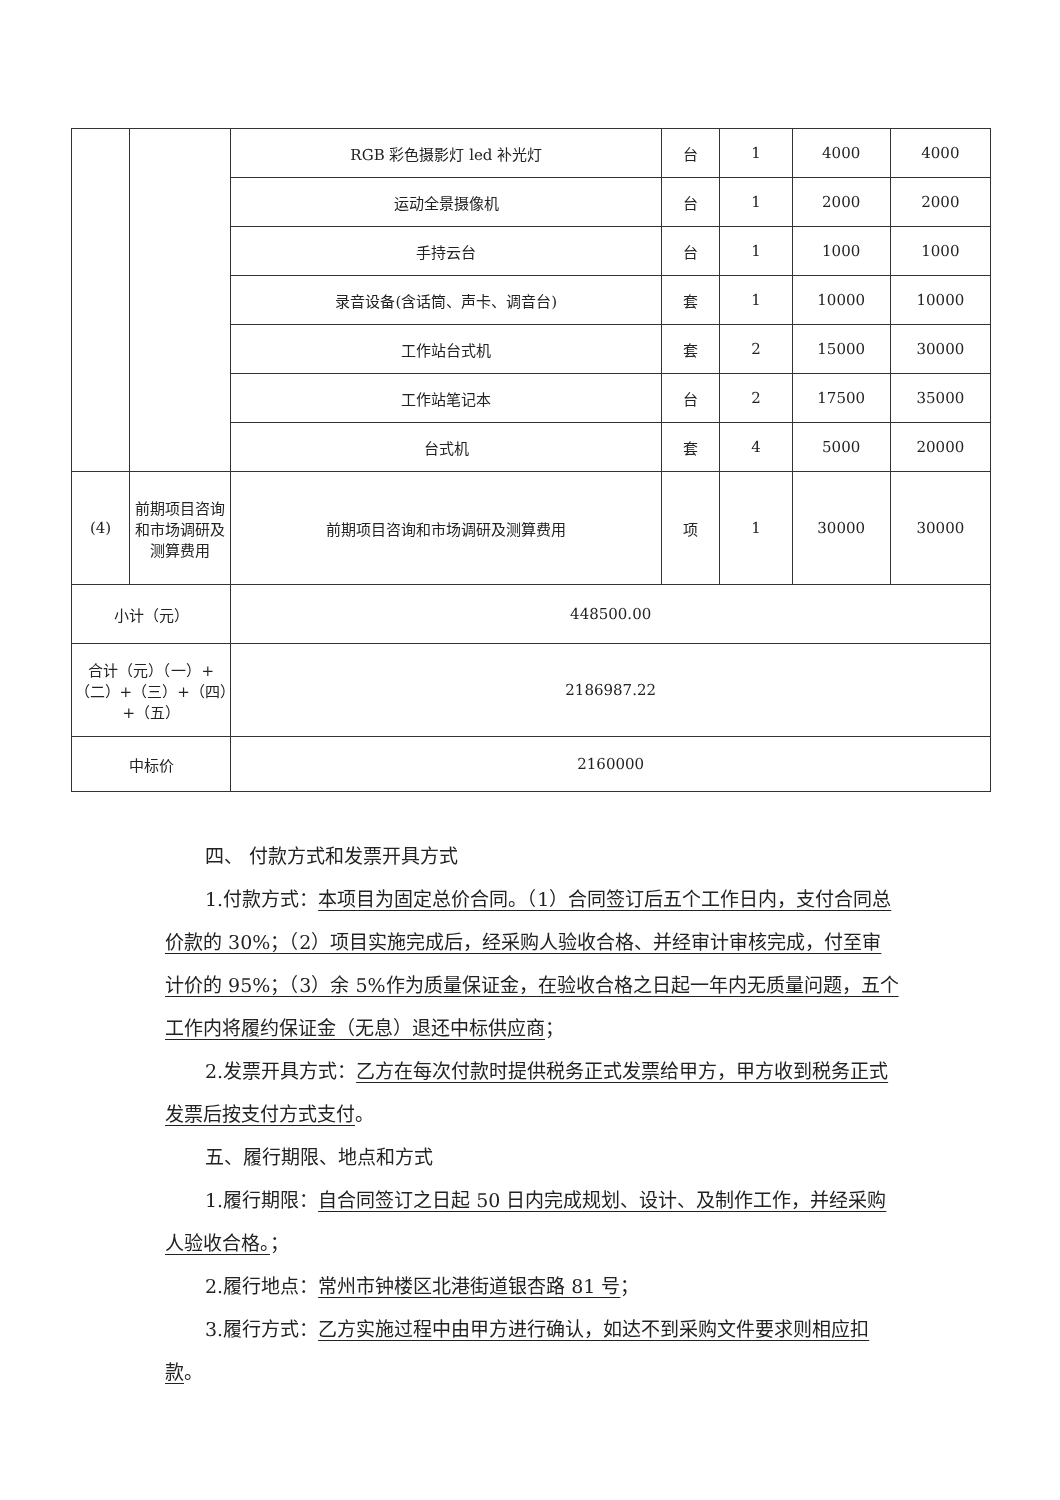| | | RGB 彩色摄影灯 led 补光灯 | 台 | 1 | 4000 | 4000 |
| | | 运动全景摄像机 | 台 | 1 | 2000 | 2000 |
| | | 手持云台 | 台 | 1 | 1000 | 1000 |
| | | 录音设备(含话筒、声卡、调音台) | 套 | 1 | 10000 | 10000 |
| | | 工作站台式机 | 套 | 2 | 15000 | 30000 |
| | | 工作站笔记本 | 台 | 2 | 17500 | 35000 |
| | | 台式机 | 套 | 4 | 5000 | 20000 |
| (4) | 前期项目咨询和市场调研及测算费用 | 前期项目咨询和市场调研及测算费用 | 项 | 1 | 30000 | 30000 |
| 小计（元） | | 448500.00 | | | | |
| 合计（元）（一）+（二）+（三）+（四）+（五） | | 2186987.22 | | | | |
| 中标价 | | 2160000 | | | | |
四、 付款方式和发票开具方式
1.付款方式：本项目为固定总价合同。（1）合同签订后五个工作日内，支付合同总价款的 30%；（2）项目实施完成后，经采购人验收合格、并经审计审核完成，付至审计价的 95%；（3）余 5%作为质量保证金，在验收合格之日起一年内无质量问题，五个工作内将履约保证金（无息）退还中标供应商；
2.发票开具方式：乙方在每次付款时提供税务正式发票给甲方，甲方收到税务正式发票后按支付方式支付。
五、履行期限、地点和方式
1.履行期限：自合同签订之日起 50 日内完成规划、设计、及制作工作，并经采购人验收合格。；
2.履行地点：常州市钟楼区北港街道银杏路 81 号；
3.履行方式：乙方实施过程中由甲方进行确认，如达不到采购文件要求则相应扣款。